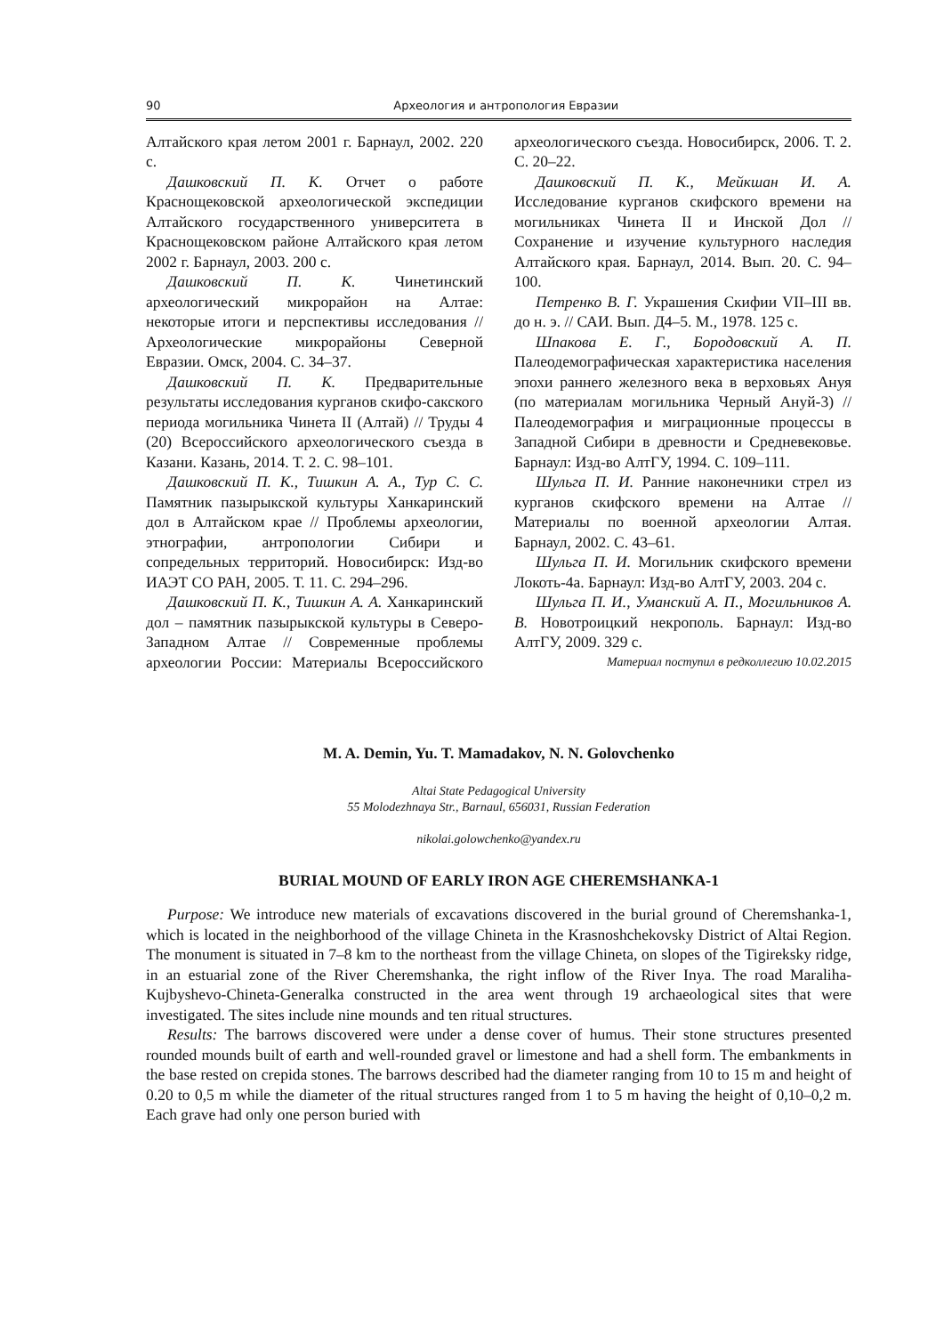90 Археология и антропология Евразии
Алтайского края летом 2001 г. Барнаул, 2002. 220 с.
Дашковский П. К. Отчет о работе Краснощековской археологической экспедиции Алтайского государственного университета в Краснощековском районе Алтайского края летом 2002 г. Барнаул, 2003. 200 с.
Дашковский П. К. Чинетинский археологический микрорайон на Алтае: некоторые итоги и перспективы исследования // Археологические микрорайоны Северной Евразии. Омск, 2004. С. 34–37.
Дашковский П. К. Предварительные результаты исследования курганов скифо-сакского периода могильника Чинета II (Алтай) // Труды 4 (20) Всероссийского археологического съезда в Казани. Казань, 2014. Т. 2. С. 98–101.
Дашковский П. К., Тишкин А. А., Тур С. С. Памятник пазырыкской культуры Ханкаринский дол в Алтайском крае // Проблемы археологии, этнографии, антропологии Сибири и сопредельных территорий. Новосибирск: Изд-во ИАЭТ СО РАН, 2005. Т. 11. С. 294–296.
Дашковский П. К., Тишкин А. А. Ханкаринский дол – памятник пазырыкской культуры в Северо-Западном Алтае // Современные проблемы археологии России: Материалы Всероссийского археологического съезда. Новосибирск, 2006. Т. 2. С. 20–22.
Дашковский П. К., Мейкшан И. А. Исследование курганов скифского времени на могильниках Чинета II и Инской Дол // Сохранение и изучение культурного наследия Алтайского края. Барнаул, 2014. Вып. 20. С. 94–100.
Петренко В. Г. Украшения Скифии VII–III вв. до н. э. // САИ. Вып. Д4–5. М., 1978. 125 с.
Шпакова Е. Г., Бородовский А. П. Палеодемографическая характеристика населения эпохи раннего железного века в верховьях Ануя (по материалам могильника Черный Ануй-3) // Палеодемография и миграционные процессы в Западной Сибири в древности и Средневековье. Барнаул: Изд-во АлтГУ, 1994. С. 109–111.
Шульга П. И. Ранние наконечники стрел из курганов скифского времени на Алтае // Материалы по военной археологии Алтая. Барнаул, 2002. С. 43–61.
Шульга П. И. Могильник скифского времени Локоть-4а. Барнаул: Изд-во АлтГУ, 2003. 204 с.
Шульга П. И., Уманский А. П., Могильников А. В. Новотроицкий некрополь. Барнаул: Изд-во АлтГУ, 2009. 329 с.
Материал поступил в редколлегию 10.02.2015
M. A. Demin, Yu. T. Mamadakov, N. N. Golovchenko
Altai State Pedagogical University
55 Molodezhnaya Str., Barnaul, 656031, Russian Federation
nikolai.golowchenko@yandex.ru
BURIAL MOUND OF EARLY IRON AGE CHEREMSHANKA-1
Purpose: We introduce new materials of excavations discovered in the burial ground of Cheremshanka-1, which is located in the neighborhood of the village Chineta in the Krasnoshchekovsky District of Altai Region. The monument is situated in 7–8 km to the northeast from the village Chineta, on slopes of the Tigireksky ridge, in an estuarial zone of the River Cheremshanka, the right inflow of the River Inya. The road Maraliha-Kujbyshevo-Chineta-Generalka constructed in the area went through 19 archaeological sites that were investigated. The sites include nine mounds and ten ritual structures.
Results: The barrows discovered were under a dense cover of humus. Their stone structures presented rounded mounds built of earth and well-rounded gravel or limestone and had a shell form. The embankments in the base rested on crepida stones. The barrows described had the diameter ranging from 10 to 15 m and height of 0.20 to 0,5 m while the diameter of the ritual structures ranged from 1 to 5 m having the height of 0,10–0,2 m. Each grave had only one person buried with